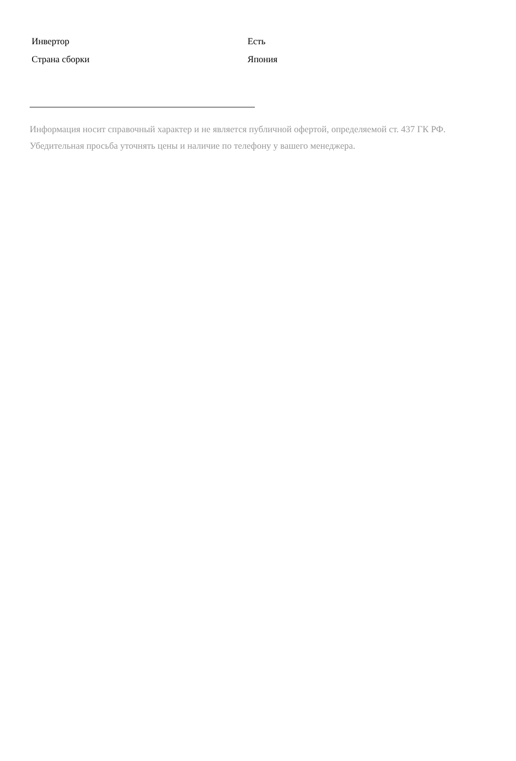| Инвертор | Есть |
| Страна сборки | Япония |
Информация носит справочный характер и не является публичной офертой, определяемой ст. 437 ГК РФ. Убедительная просьба уточнять цены и наличие по телефону у вашего менеджера.